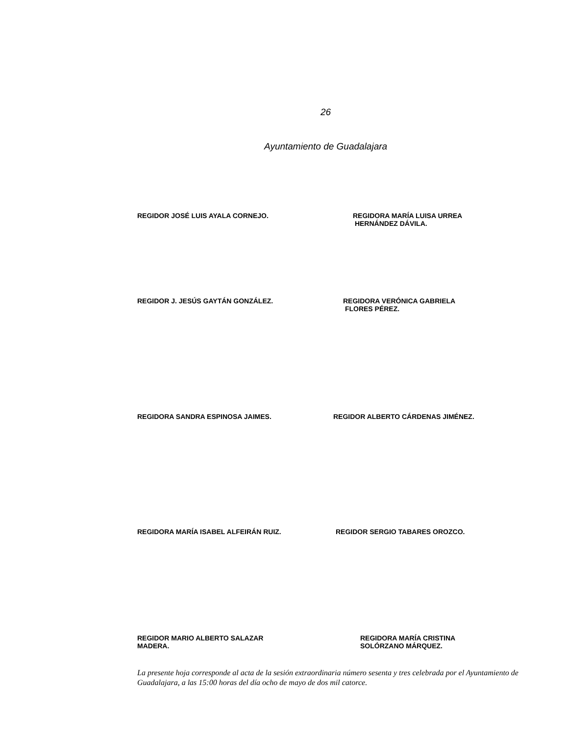26
Ayuntamiento de Guadalajara
REGIDOR JOSÉ LUIS AYALA CORNEJO. REGIDORA MARÍA LUISA URREA
HERNÁNDEZ DÁVILA.
REGIDOR J. JESÚS GAYTÁN GONZÁLEZ. REGIDORA VERÓNICA GABRIELA
FLORES PÉREZ.
REGIDORA SANDRA ESPINOSA JAIMES. REGIDOR ALBERTO CÁRDENAS JIMÉNEZ.
REGIDORA MARÍA ISABEL ALFEIRÁN RUIZ. REGIDOR SERGIO TABARES OROZCO.
REGIDOR MARIO ALBERTO SALAZAR
MADERA.
REGIDORA MARÍA CRISTINA
SOLÓRZANO MÁRQUEZ.
La presente hoja corresponde al acta de la sesión extraordinaria número sesenta y tres celebrada por el Ayuntamiento de Guadalajara, a las 15:00 horas del día ocho de mayo de dos mil catorce.